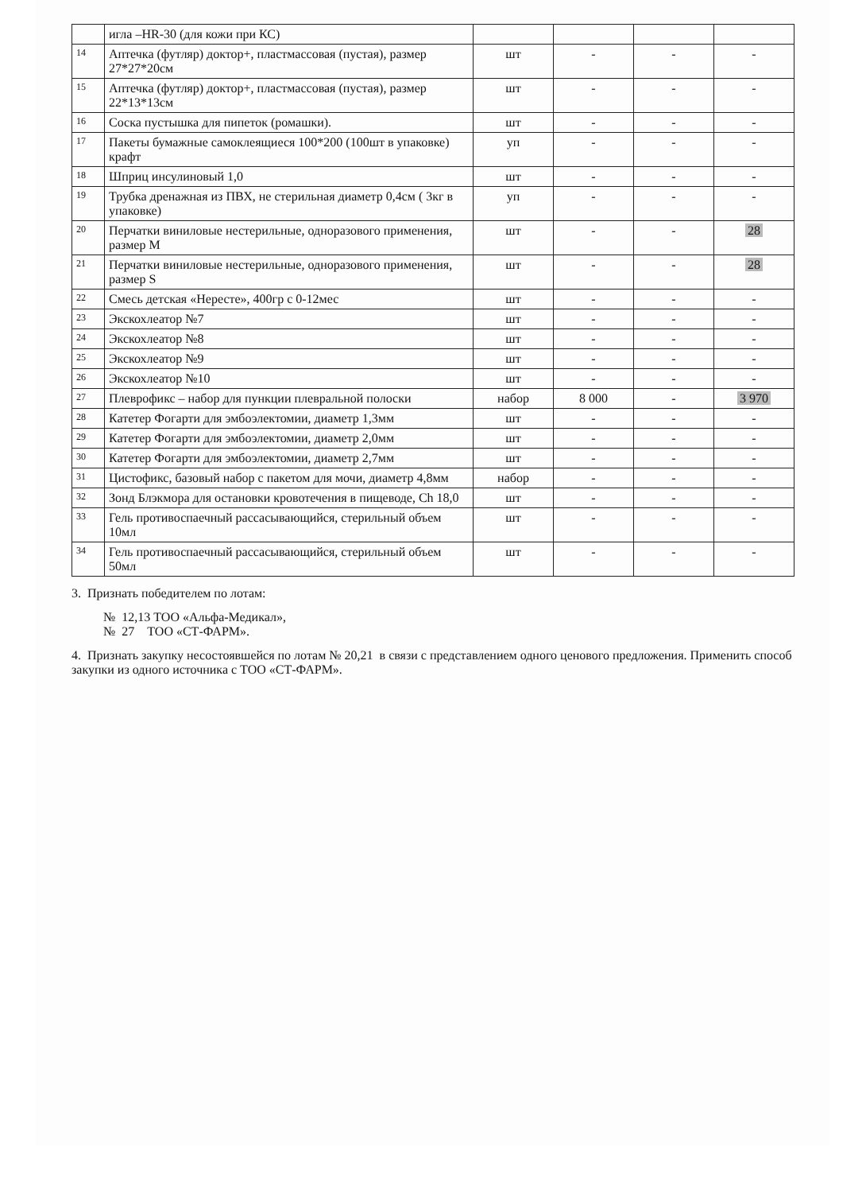| | игла –HR-30 (для кожи при КС) | | | | |
| 14 | Аптечка (футляр) доктор+, пластмассовая (пустая), размер 27*27*20см | шт | - | - | - |
| 15 | Аптечка (футляр) доктор+, пластмассовая (пустая), размер 22*13*13см | шт | - | - | - |
| 16 | Соска пустышка для пипеток (ромашки). | шт | - | - | - |
| 17 | Пакеты бумажные самоклеящиеся 100*200 (100шт в упаковке) крафт | уп | - | - | - |
| 18 | Шприц инсулиновый 1,0 | шт | - | - | - |
| 19 | Трубка дренажная из ПВХ, не стерильная диаметр 0,4см ( 3кг в упаковке) | уп | - | - | - |
| 20 | Перчатки виниловые нестерильные, одноразового применения, размер M | шт | - | - | 28 |
| 21 | Перчатки виниловые нестерильные, одноразового применения, размер S | шт | - | - | 28 |
| 22 | Смесь детская «Нересте», 400гр с 0-12мес | шт | - | - | - |
| 23 | Экскохлеатор №7 | шт | - | - | - |
| 24 | Экскохлеатор №8 | шт | - | - | - |
| 25 | Экскохлеатор №9 | шт | - | - | - |
| 26 | Экскохлеатор №10 | шт | - | - | - |
| 27 | Плеврофикс – набор для пункции плевральной полоски | набор | 8 000 | - | 3 970 |
| 28 | Катетер Фогарти для эмбоэлектомии, диаметр 1,3мм | шт | - | - | - |
| 29 | Катетер Фогарти для эмбоэлектомии, диаметр 2,0мм | шт | - | - | - |
| 30 | Катетер Фогарти для эмбоэлектомии, диаметр 2,7мм | шт | - | - | - |
| 31 | Цистофикс, базовый набор с пакетом для мочи, диаметр 4,8мм | набор | - | - | - |
| 32 | Зонд Блэкмора для остановки кровотечения в пищеводе, Ch 18,0 | шт | - | - | - |
| 33 | Гель противоспаечный рассасывающийся, стерильный объем 10мл | шт | - | - | - |
| 34 | Гель противоспаечный рассасывающийся, стерильный объем 50мл | шт | - | - | - |
3. Признать победителем по лотам:
№ 12,13 ТОО «Альфа-Медикал»,
№ 27 ТОО «СТ-ФАРМ».
4. Признать закупку несостоявшейся по лотам № 20,21 в связи с представлением одного ценового предложения. Применить способ закупки из одного источника с ТОО «СТ-ФАРМ».